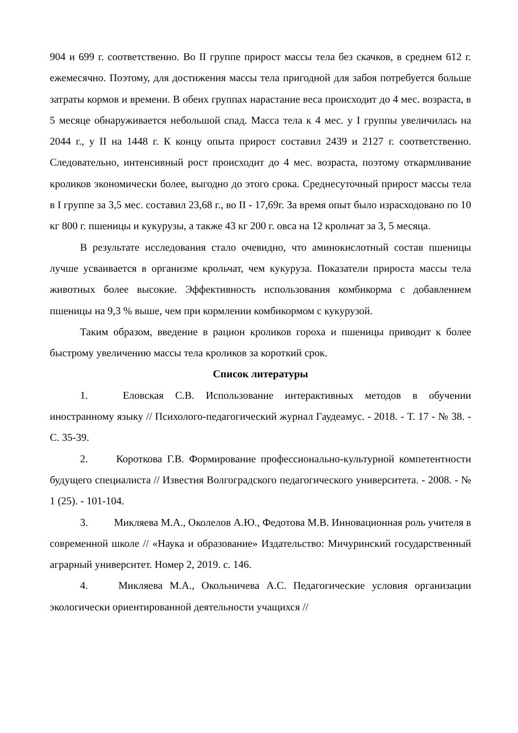904 и 699 г. соответственно. Во II группе прирост массы тела без скачков, в среднем 612 г. ежемесячно. Поэтому, для достижения массы тела пригодной для забоя потребуется больше затраты кормов и времени. В обеих группах нарастание веса происходит до 4 мес. возраста, в 5 месяце обнаруживается небольшой спад. Масса тела к 4 мес. у I группы увеличилась на 2044 г., у II на 1448 г. К концу опыта прирост составил 2439 и 2127 г. соответственно. Следовательно, интенсивный рост происходит до 4 мес. возраста, поэтому откармливание кроликов экономически более, выгодно до этого срока. Среднесуточный прирост массы тела в I группе за 3,5 мес. составил 23,68 г., во II - 17,69г. За время опыт было израсходовано по 10 кг 800 г. пшеницы и кукурузы, а также 43 кг 200 г. овса на 12 крольчат за 3, 5 месяца.
В результате исследования стало очевидно, что аминокислотный состав пшеницы лучше усваивается в организме крольчат, чем кукуруза. Показатели прироста массы тела животных более высокие. Эффективность использования комбикорма с добавлением пшеницы на 9,3 % выше, чем при кормлении комбикормом с кукурузой.
Таким образом, введение в рацион кроликов гороха и пшеницы приводит к более быстрому увеличению массы тела кроликов за короткий срок.
Список литературы
1. Еловская С.В. Использование интерактивных методов в обучении иностранному языку // Психолого-педагогический журнал Гаудеамус. - 2018. - Т. 17 - № 38. - С. 35-39.
2. Короткова Г.В. Формирование профессионально-культурной компетентности будущего специалиста // Известия Волгоградского педагогического университета. - 2008. - № 1 (25). - 101-104.
3. Микляева М.А., Околелов А.Ю., Федотова М.В. Инновационная роль учителя в современной школе // «Наука и образование» Издательство: Мичуринский государственный аграрный университет. Номер 2, 2019. с. 146.
4. Микляева М.А., Окольничева А.С. Педагогические условия организации экологически ориентированной деятельности учащихся //